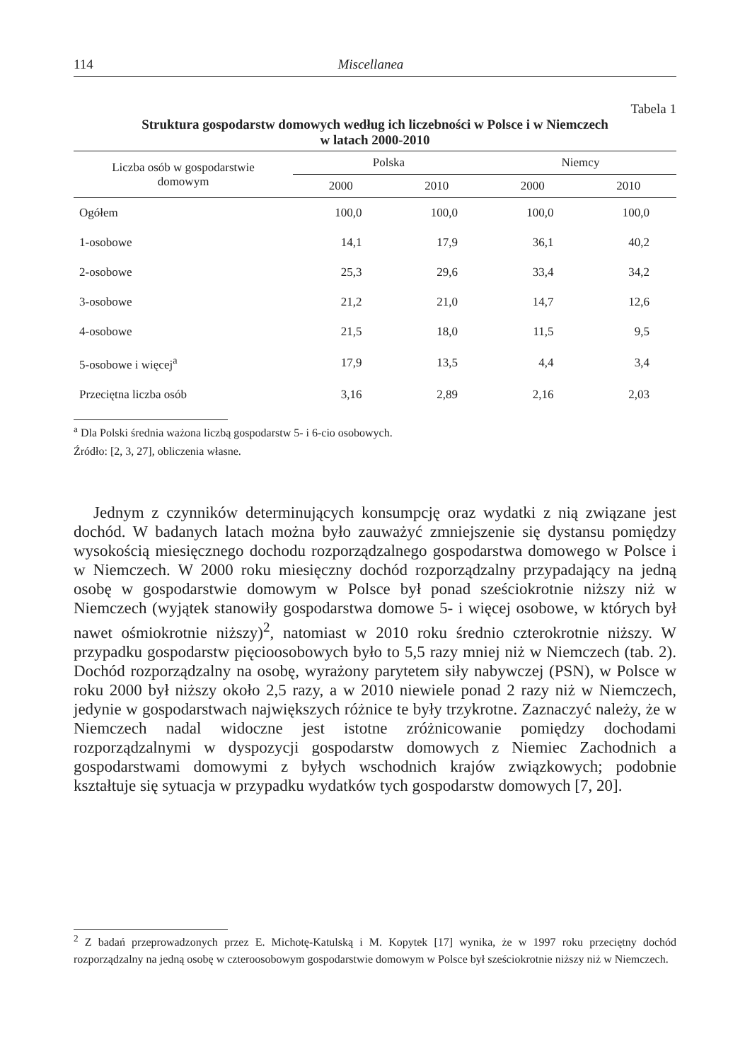114 Miscellanea
Tabela 1
Struktura gospodarstw domowych według ich liczebności w Polsce i w Niemczech
w latach 2000-2010
| Liczba osób w gospodarstwie domowym | Polska | | Niemcy | |
| --- | --- | --- | --- | --- |
| | 2000 | 2010 | 2000 | 2010 |
| Ogółem | 100,0 | 100,0 | 100,0 | 100,0 |
| 1-osobowe | 14,1 | 17,9 | 36,1 | 40,2 |
| 2-osobowe | 25,3 | 29,6 | 33,4 | 34,2 |
| 3-osobowe | 21,2 | 21,0 | 14,7 | 12,6 |
| 4-osobowe | 21,5 | 18,0 | 11,5 | 9,5 |
| 5-osobowe i więcej<sup>a</sup> | 17,9 | 13,5 | 4,4 | 3,4 |
| Przeciętna liczba osób | 3,16 | 2,89 | 2,16 | 2,03 |
<sup>a</sup> Dla Polski średnia ważona liczbą gospodarstw 5- i 6-cio osobowych.
Źródło: [2, 3, 27], obliczenia własne.
Jednym z czynników determinujących konsumpcję oraz wydatki z nią związane jest dochód. W badanych latach można było zauważyć zmniejszenie się dystansu pomiędzy wysokością miesięcznego dochodu rozporządzalnego gospodarstwa domowego w Polsce i w Niemczech. W 2000 roku miesięczny dochód rozporządzalny przypadający na jedną osobę w gospodarstwie domowym w Polsce był ponad sześciokrotnie niższy niż w Niemczech (wyjątek stanowiły gospodarstwa domowe 5- i więcej osobowe, w których był nawet ośmiokrotnie niższy)<sup>2</sup>, natomiast w 2010 roku średnio czterokrotnie niższy. W przypadku gospodarstw pięcioosobowych było to 5,5 razy mniej niż w Niemczech (tab. 2). Dochód rozporządzalny na osobę, wyrażony parytetem siły nabywczej (PSN), w Polsce w roku 2000 był niższy około 2,5 razy, a w 2010 niewiele ponad 2 razy niż w Niemczech, jedynie w gospodarstwach największych różnice te były trzykrotne. Zaznaczyć należy, że w Niemczech nadal widoczne jest istotne zróżnicowanie pomiędzy dochodami rozporządzalnymi w dyspozycji gospodarstw domowych z Niemiec Zachodnich a gospodarstwami domowymi z byłych wschodnich krajów związkowych; podobnie kształtuje się sytuacja w przypadku wydatków tych gospodarstw domowych [7, 20].
<sup>2</sup> Z badań przeprowadzonych przez E. Michotę-Katulską i M. Kopytek [17] wynika, że w 1997 roku przeciętny dochód rozporządzalny na jedną osobę w czteroosobowym gospodarstwie domowym w Polsce był sześciokrotnie niższy niż w Niemczech.